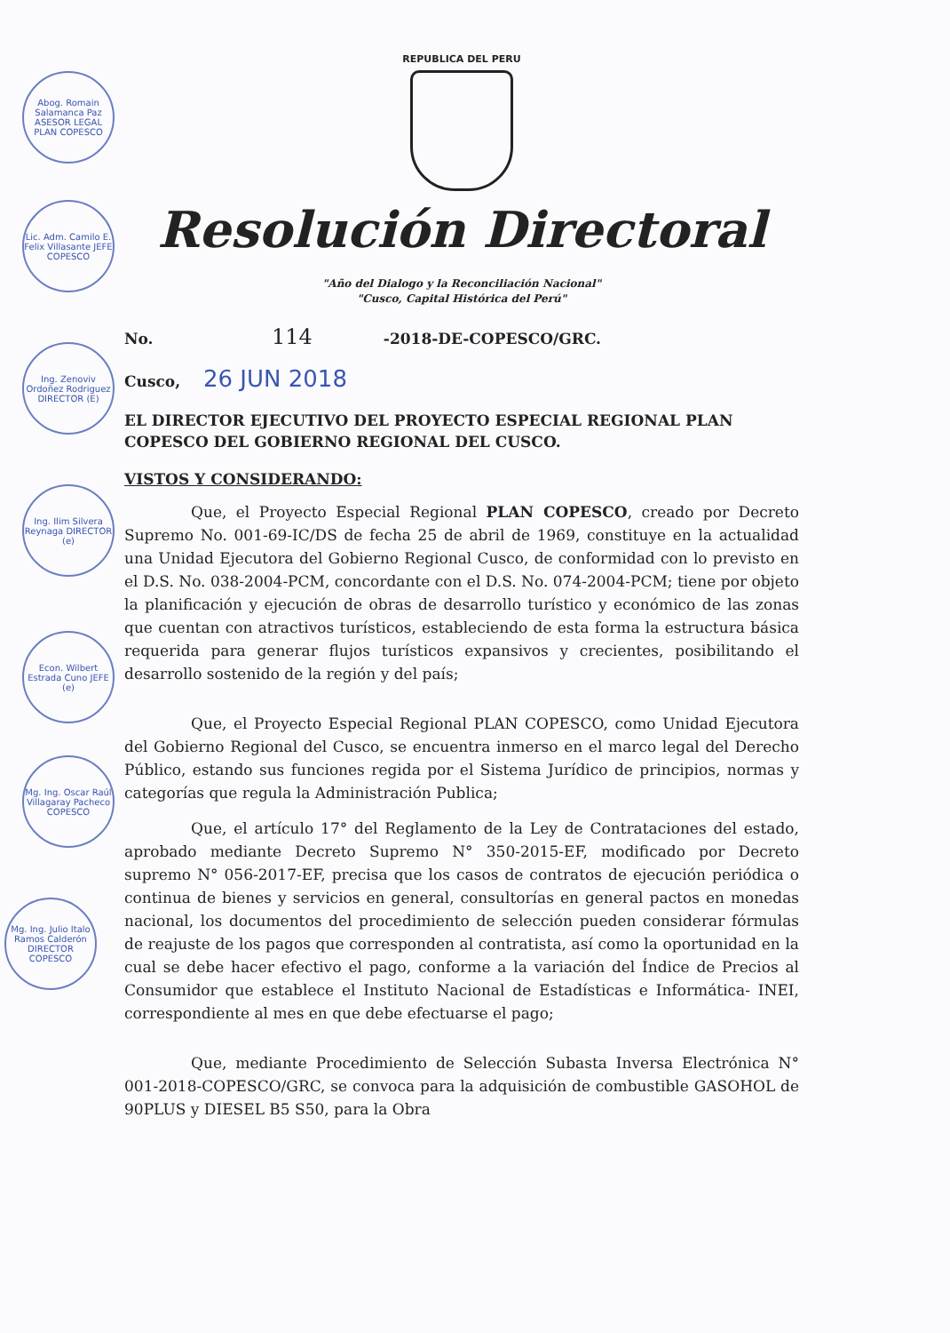Abog. Romain Salamanca Paz ASESOR LEGAL PLAN COPESCO
Lic. Adm. Camilo E. Felix Villasante JEFE COPESCO
Ing. Zenoviv Ordoñez Rodriguez DIRECTOR (E)
Ing. Ilim Silvera Reynaga DIRECTOR (e)
Econ. Wilbert Estrada Cuno JEFE (e)
Mg. Ing. Oscar Raúl Villagaray Pacheco COPESCO
Mg. Ing. Julio Italo Ramos Calderón DIRECTOR COPESCO
REPUBLICA DEL PERU
Resolución Directoral
"Año del Dialogo y la Reconciliación Nacional"
"Cusco, Capital Histórica del Perú"
No. 114 -2018-DE-COPESCO/GRC.
Cusco, 26 JUN 2018
EL DIRECTOR EJECUTIVO DEL PROYECTO ESPECIAL REGIONAL PLAN COPESCO DEL GOBIERNO REGIONAL DEL CUSCO.
VISTOS Y CONSIDERANDO:
Que, el Proyecto Especial Regional PLAN COPESCO, creado por Decreto Supremo No. 001-69-IC/DS de fecha 25 de abril de 1969, constituye en la actualidad una Unidad Ejecutora del Gobierno Regional Cusco, de conformidad con lo previsto en el D.S. No. 038-2004-PCM, concordante con el D.S. No. 074-2004-PCM; tiene por objeto la planificación y ejecución de obras de desarrollo turístico y económico de las zonas que cuentan con atractivos turísticos, estableciendo de esta forma la estructura básica requerida para generar flujos turísticos expansivos y crecientes, posibilitando el desarrollo sostenido de la región y del país;
Que, el Proyecto Especial Regional PLAN COPESCO, como Unidad Ejecutora del Gobierno Regional del Cusco, se encuentra inmerso en el marco legal del Derecho Público, estando sus funciones regida por el Sistema Jurídico de principios, normas y categorías que regula la Administración Publica;
Que, el artículo 17° del Reglamento de la Ley de Contrataciones del estado, aprobado mediante Decreto Supremo N° 350-2015-EF, modificado por Decreto supremo N° 056-2017-EF, precisa que los casos de contratos de ejecución periódica o continua de bienes y servicios en general, consultorías en general pactos en monedas nacional, los documentos del procedimiento de selección pueden considerar fórmulas de reajuste de los pagos que corresponden al contratista, así como la oportunidad en la cual se debe hacer efectivo el pago, conforme a la variación del Índice de Precios al Consumidor que establece el Instituto Nacional de Estadísticas e Informática- INEI, correspondiente al mes en que debe efectuarse el pago;
Que, mediante Procedimiento de Selección Subasta Inversa Electrónica N° 001-2018-COPESCO/GRC, se convoca para la adquisición de combustible GASOHOL de 90PLUS y DIESEL B5 S50, para la Obra